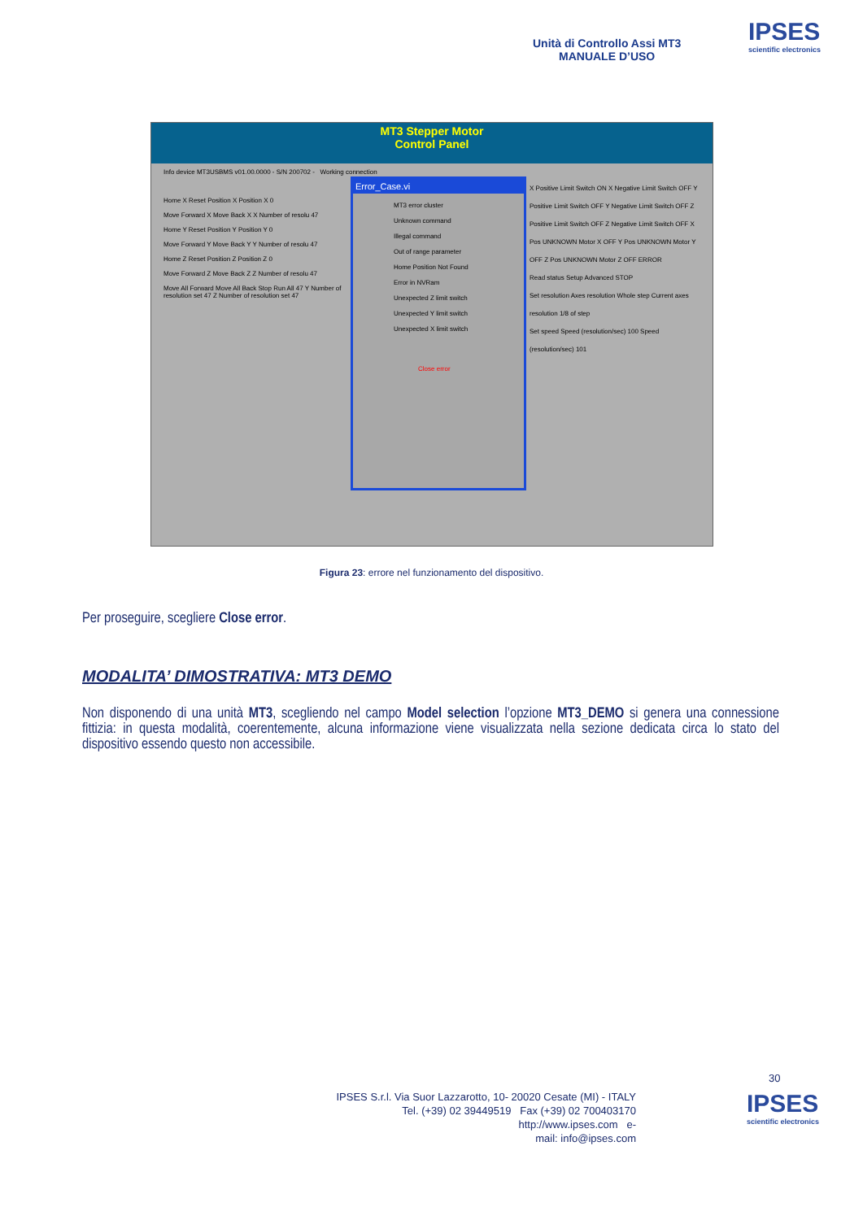Unità di Controllo Assi MT3
MANUALE D’USO
IPSES
scientific electronics
MT3 Stepper Motor
Control Panel
Info device MT3USBMS v01.00.0000 - S/N 200702 - Working connection
Home X Reset Position X Position X 0
Move Forward X Move Back X X Number of resolu 47
Home Y Reset Position Y Position Y 0
Move Forward Y Move Back Y Y Number of resolu 47
Home Z Reset Position Z Position Z 0
Move Forward Z Move Back Z Z Number of resolu 47
Move All Forward Move All Back Stop Run All 47 Y Number of resolution set 47 Z Number of resolution set 47
X Positive Limit Switch ON X Negative Limit Switch OFF Y Positive Limit Switch OFF Y Negative Limit Switch OFF Z Positive Limit Switch OFF Z Negative Limit Switch OFF X Pos UNKNOWN Motor X OFF Y Pos UNKNOWN Motor Y OFF Z Pos UNKNOWN Motor Z OFF ERROR
Read status Setup Advanced STOP
Set resolution Axes resolution Whole step Current axes resolution 1/8 of step
Set speed Speed (resolution/sec) 100 Speed (resolution/sec) 101
Error_Case.vi
MT3 error cluster
Unknown command
Illegal command
Out of range parameter
Home Position Not Found
Error in NVRam
Unexpected Z limit switch
Unexpected Y limit switch
Unexpected X limit switch
Close error
Figura 23: errore nel funzionamento del dispositivo.
Per proseguire, scegliere Close error.
MODALITA’ DIMOSTRATIVA: MT3 DEMO
Non disponendo di una unità MT3, scegliendo nel campo Model selection l’opzione MT3_DEMO si genera una connessione fittizia: in questa modalità, coerentemente, alcuna informazione viene visualizzata nella sezione dedicata circa lo stato del dispositivo essendo questo non accessibile.
30
IPSES S.r.l. Via Suor Lazzarotto, 10- 20020 Cesate (MI) - ITALY
Tel. (+39) 02 39449519 Fax (+39) 02 700403170
http://www.ipses.com e-
mail: info@ipses.com
IPSES
scientific electronics